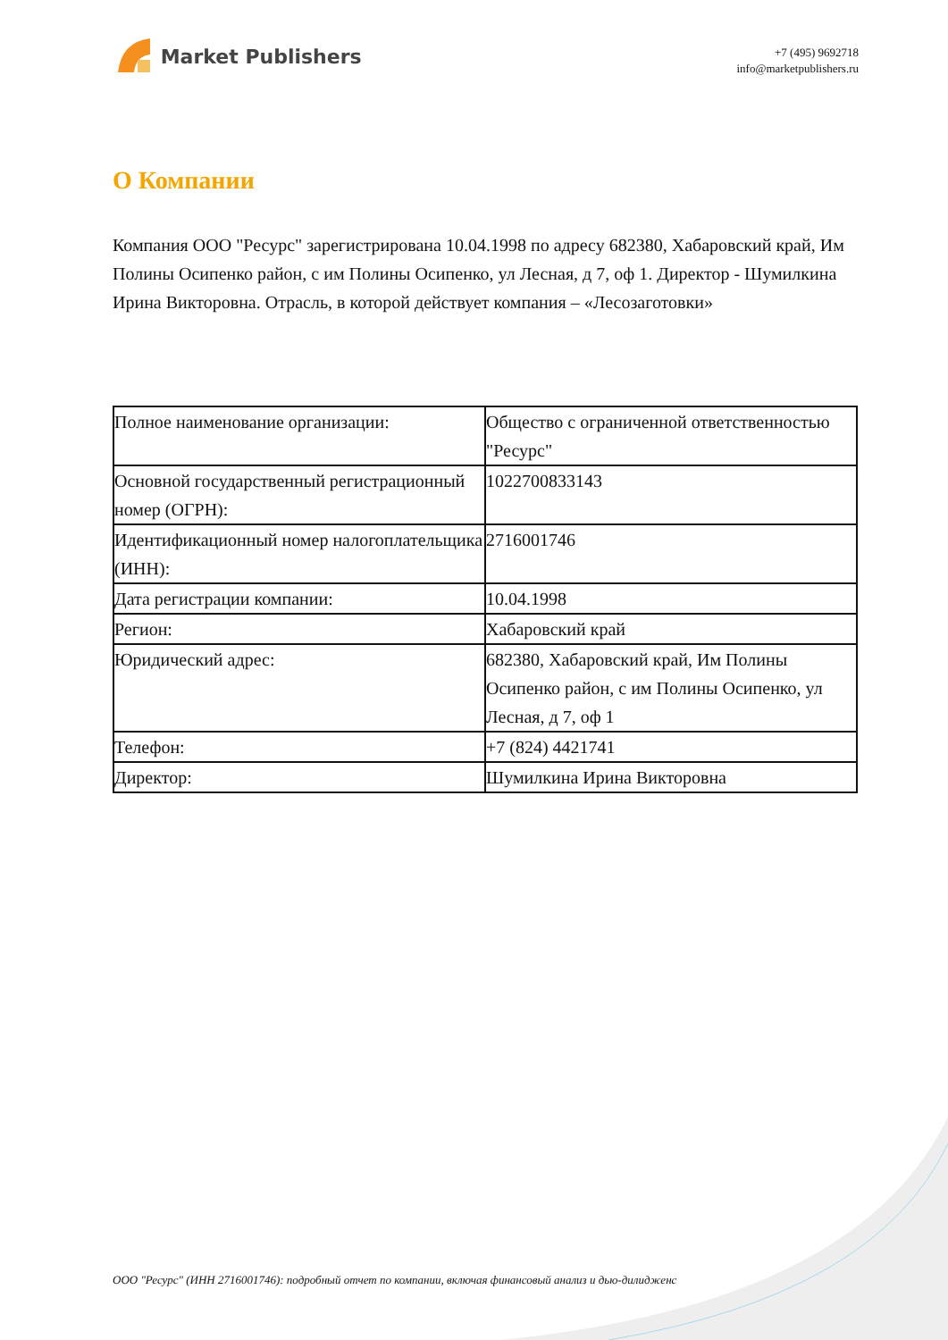Market Publishers
+7 (495) 9692718
info@marketpublishers.ru
О Компании
Компания ООО "Ресурс" зарегистрирована 10.04.1998 по адресу 682380, Хабаровский край, Им Полины Осипенко район, с им Полины Осипенко, ул Лесная, д 7, оф 1. Директор - Шумилкина Ирина Викторовна. Отрасль, в которой действует компания – «Лесозаготовки»
| Полное наименование организации: | Общество с ограниченной ответственностью "Ресурс" |
| Основной государственный регистрационный номер (ОГРН): | 1022700833143 |
| Идентификационный номер налогоплательщика (ИНН): | 2716001746 |
| Дата регистрации компании: | 10.04.1998 |
| Регион: | Хабаровский край |
| Юридический адрес: | 682380, Хабаровский край, Им Полины Осипенко район, с им Полины Осипенко, ул Лесная, д 7, оф 1 |
| Телефон: | +7 (824) 4421741 |
| Директор: | Шумилкина Ирина Викторовна |
ООО "Ресурс" (ИНН 2716001746): подробный отчет по компании, включая финансовый анализ и дью-дилидженс